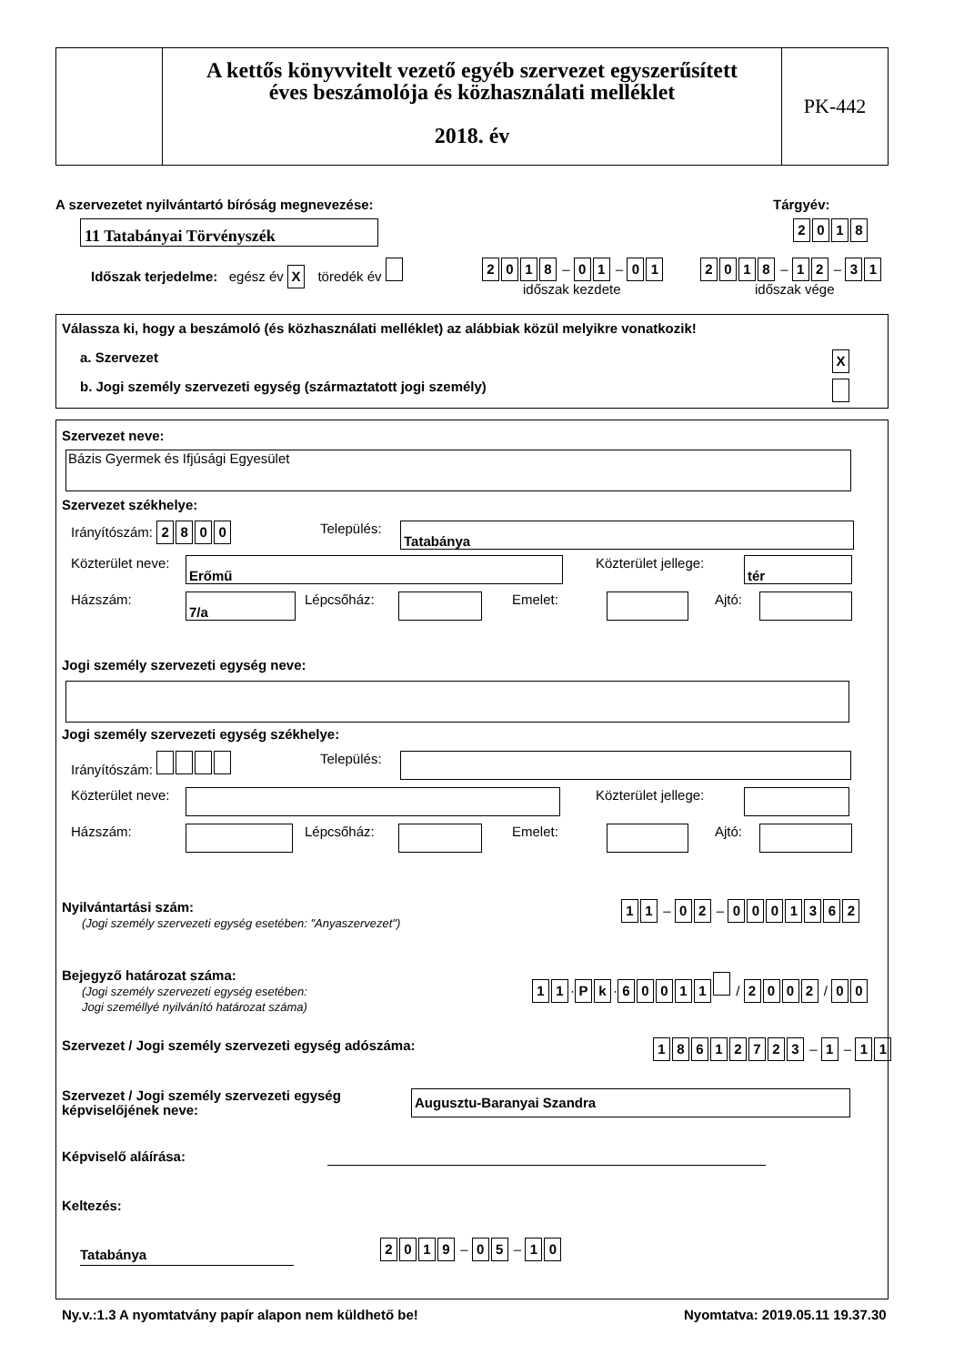A kettős könyvvitelt vezető egyéb szervezet egyszerűsített
éves beszámolója és közhasználati melléklet
2018. év
PK-442
A szervezetet nyilvántartó bíróság megnevezése:
Tárgyév:
11 Tatabányai Törvényszék 2018
Időszak terjedelme: egész év X töredék év
2018 – 01 – 01
időszak kezdete
2018 – 12 – 31
időszak vége
Válassza ki, hogy a beszámoló (és közhasználati melléklet) az alábbiak közül melyikre vonatkozik!
a. Szervezet X
b. Jogi személy szervezeti egység (származtatott jogi személy)
Szervezet neve:
Bázis Gyermek és Ifjúsági Egyesület
Szervezet székhelye:
Irányítószám: 2800 Település: Tatabánya
Közterület neve: Erőmű Közterület jellege: tér
Házszám: 7/a Lépcsőház: Emelet: Ajtó:
Jogi személy szervezeti egység neve:
Jogi személy szervezeti egység székhelye:
Irányítószám: Település:
Közterület neve: Közterület jellege:
Házszám: Lépcsőház: Emelet: Ajtó:
Nyilvántartási szám:
(Jogi személy szervezeti egység esetében: "Anyaszervezet")
11 – 02 – 0001362
Bejegyző határozat száma:
(Jogi személy szervezeti egység esetében:
Jogi személlyé nyilvánító határozat száma)
11 · Pk · 60011 / 2002 / 00
Szervezet / Jogi személy szervezeti egység adószáma:
18612723 – 1 – 11
Szervezet / Jogi személy szervezeti egység
képviselőjének neve:
Augusztu-Baranyai Szandra
Képviselő aláírása:
Keltezés:
Tatabánya
2019 – 05 – 10
Ny.v.:1.3 A nyomtatvány papír alapon nem küldhető be!
Nyomtatva: 2019.05.11 19.37.30